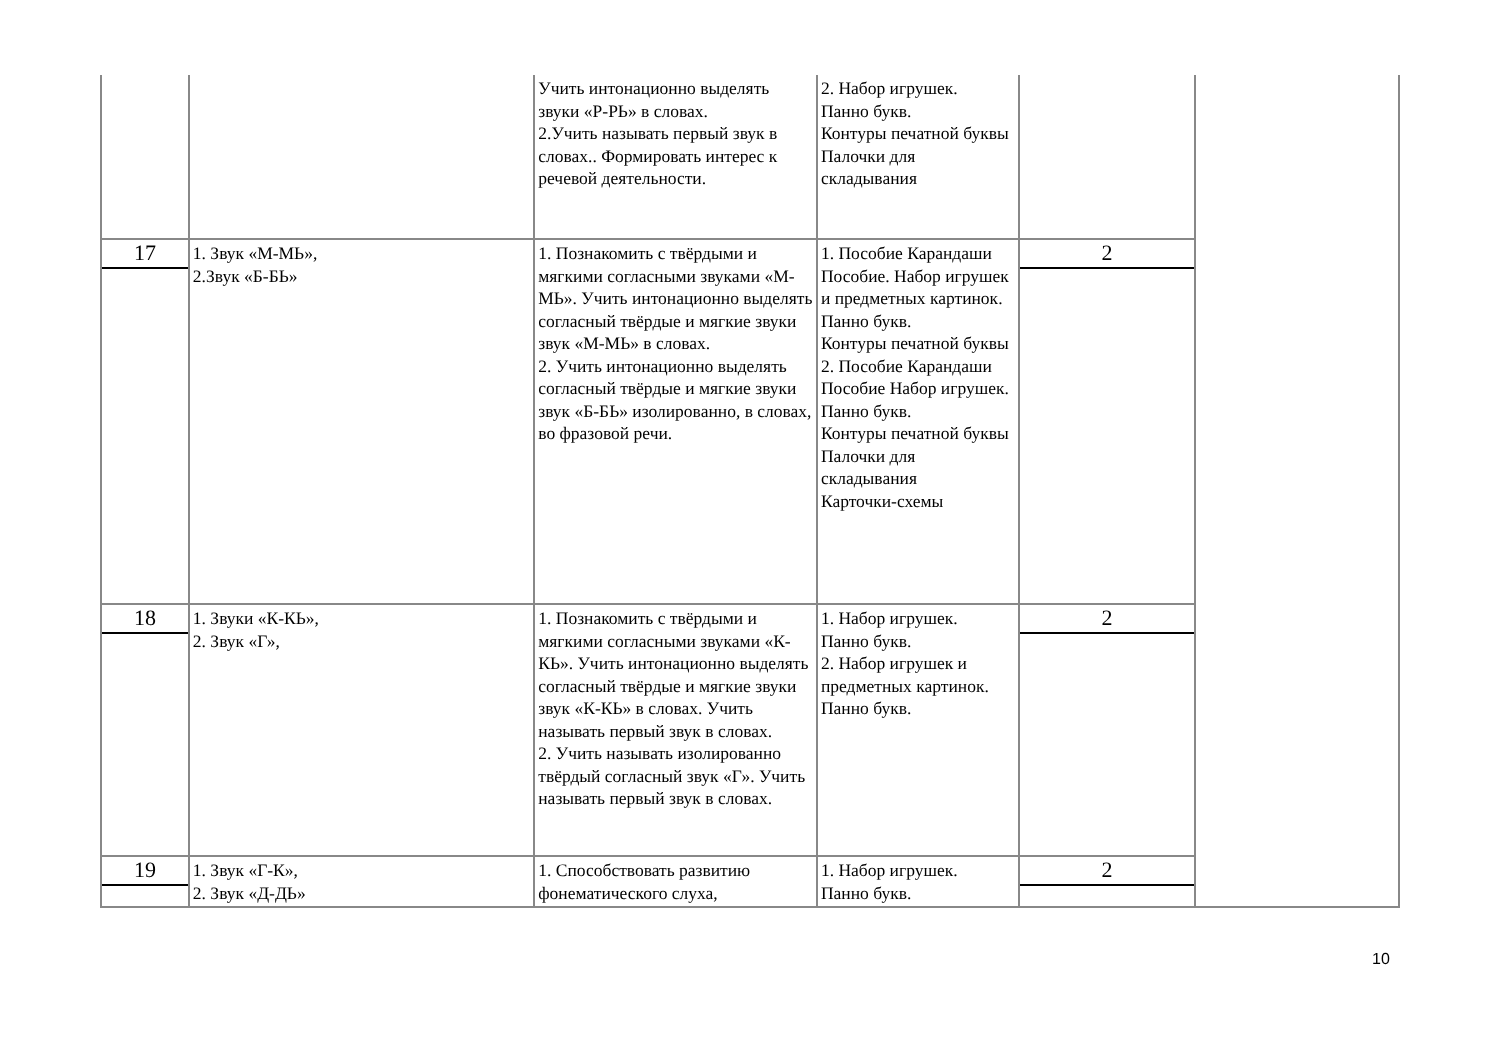| | | Учить интонационно выделять звуки «Р-РЬ» в словах. 2.Учить называть первый звук в словах.. Формировать интерес к речевой деятельности. | 2. Набор игрушек. Панно букв. Контуры печатной буквы Палочки для складывания | | |
| 17 | 1. Звук «М-МЬ», 2.Звук «Б-БЬ» | 1. Познакомить с твёрдыми и мягкими согласными звуками «М-МЬ». Учить интонационно выделять согласный твёрдые и мягкие звуки звук «М-МЬ» в словах. 2. Учить интонационно выделять согласный твёрдые и мягкие звуки звук «Б-БЬ» изолированно, в словах, во фразовой речи. | 1. Пособие Карандаши Пособие. Набор игрушек и предметных картинок. Панно букв. Контуры печатной буквы 2. Пособие Карандаши Пособие Набор игрушек. Панно букв. Контуры печатной буквы Палочки для складывания Карточки-схемы | 2 | |
| 18 | 1. Звуки «К-КЬ», 2. Звук «Г», | 1. Познакомить с твёрдыми и мягкими согласными звуками «К-КЬ». Учить интонационно выделять согласный твёрдые и мягкие звуки звук «К-КЬ» в словах. Учить называть первый звук в словах. 2. Учить называть изолированно твёрдый согласный звук «Г». Учить называть первый звук в словах. | 1. Набор игрушек. Панно букв. 2. Набор игрушек и предметных картинок. Панно букв. | 2 | |
| 19 | 1. Звук «Г-К», 2. Звук «Д-ДЬ» | 1. Способствовать развитию фонематического слуха, | 1. Набор игрушек. Панно букв. | 2 | |
10